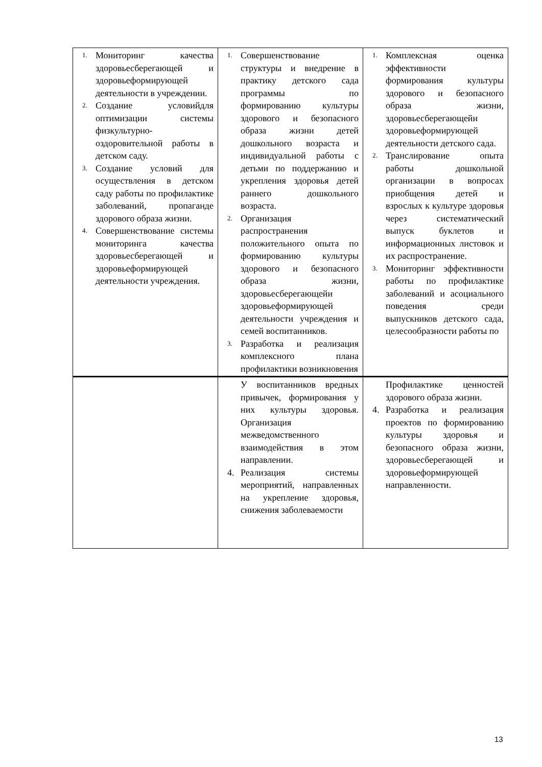| 1. Мониторинг качества здоровьесберегающей и здоровьеформирующей деятельности в учреждении. 2. Создание условийдля оптимизации системы физкультурно-оздоровительной работы в детском саду. 3. Создание условий для осуществления в детском саду работы по профилактике заболеваний, пропаганде здорового образа жизни. 4. Совершенствование системы мониторинга качества здоровьесберегающей и здоровьеформирующей деятельности учреждения. | 1. Совершенствование структуры и внедрение в практику детского сада программы по формированию культуры здорового и безопасного образа жизни детей дошкольного возраста и индивидуальной работы с детьми по поддержанию и укрепления здоровья детей раннего дошкольного возраста. 2. Организация распространения положительного опыта по формированию культуры здорового и безопасного образа жизни, здоровьесберегающейи здоровьеформирующей деятельности учреждения и семей воспитанников. 3. Разработка и реализация комплексного плана профилактики возникновения | 1. Комплексная оценка эффективности формирования культуры здорового и безопасного образа жизни, здоровьесберегающейи здоровьеформирующей деятельности детского сада. 2. Транслирование опыта работы дошкольной организации в вопросах приобщения детей и взрослых к культуре здоровья через систематический выпуск буклетов и информационных листовок и их распространение. 3. Мониторинг эффективности работы по профилактике заболеваний и асоциального поведения среди выпускников детского сада, целесообразности работы по |
| | У воспитанников вредных привычек, формирования у них культуры здоровья. Организация межведомственного взаимодействия в этом направлении. 4. Реализация системы мероприятий, направленных на укрепление здоровья, снижения заболеваемости | Профилактике ценностей здорового образа жизни. 4. Разработка и реализация проектов по формированию культуры здоровья и безопасного образа жизни, здоровьесберегающей и здоровьеформирующей направленности. |
13